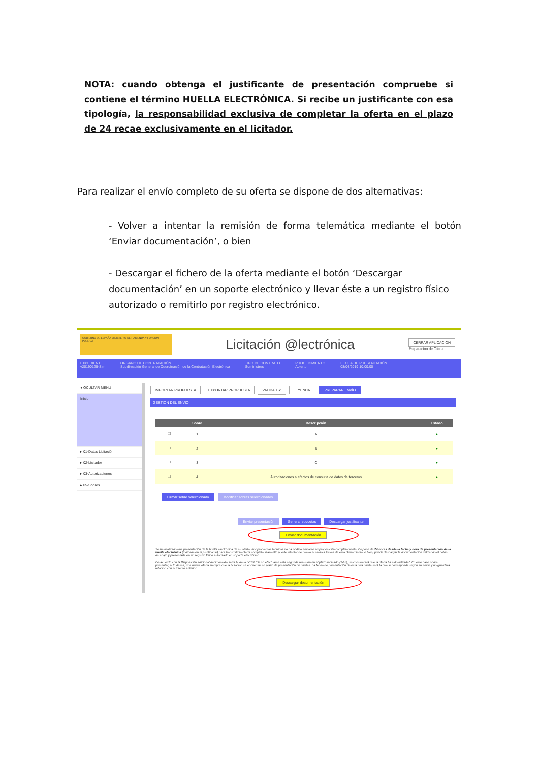NOTA: cuando obtenga el justificante de presentación compruebe si contiene el término HUELLA ELECTRÓNICA. Si recibe un justificante con esa tipología, la responsabilidad exclusiva de completar la oferta en el plazo de 24 recae exclusivamente en el licitador.
Para realizar el envío completo de su oferta se dispone de dos alternativas:
- Volver a intentar la remisión de forma telemática mediante el botón ‘Enviar documentación’, o bien
- Descargar el fichero de la oferta mediante el botón ‘Descargar documentación’ en un soporte electrónico y llevar éste a un registro físico autorizado o remitirlo por registro electrónico.
GOBIERNO DE ESPAÑA MINISTERIO DE HACIENDA Y FUNCIÓN PÚBLICA
Licitación @lectrónica
CERRAR APLICACION
Preparacion de Oferta
EXPEDIENTE
v20190125-Sim
ORGANO DE CONTRATACIÓN
Subdirección General de Coordinación de la Contratación Electrónica
TIPO DE CONTRATO
Suministros
PROCEDIMIENTO
Abierto
FECHA DE PRESENTACIÓN
08/04/2019 10:00:00
◂ OCULTAR MENU
Inicio
▸ 01-Datos Licitación
▸ 02-Licitador
▸ 03-Autorizaciones
▸ 05-Sobres
IMPORTAR PROPUESTA EXPORTAR PROPUESTA VALIDAR ✔ LEYENDA PREPARAR ENVÍO
GESTION DEL ENVIO
| | Sobre | Descripción | Estado |
| --- | --- | --- | --- |
| ☐ | 1 | A | ● |
| ☐ | 2 | B | ● |
| ☐ | 3 | C | ● |
| ☐ | 4 | Autorizaciones a efectos de consulta de datos de terceros | ● |
Firmar sobre seleccionado Modificar sobres seleccionados
Enviar presentación Generar etiquetas Descargar justificante
Enviar documentación
Se ha realizado una presentación de la huella electrónica de su oferta. Por problemas técnicos no ha podido enviarse su proposición completamente. Dispone de 24 horas desde la fecha y hora de presentación de la huella electrónica (indicada en el justificante) para transmitir la oferta completa. Para ello puede intentar de nuevo el envío a través de esta Herramienta, o bien, puede descargar la documentación utilizando el botón de abajo y presentarla en un registro físico autorizado en soporte electrónico.
De acuerdo con la Disposición adicional decimosexta, letra h, de la LCSP "de no efectuarse esta segunda remisión en el plazo indicado (24 h), se considerará que la oferta ha sido retirada". En este caso podrá presentar, si lo desea, una nueva oferta siempre que la licitación se encuentre en plazo de presentación de ofertas. La fecha de presentación de esta otra oferta será la que le corresponda según su envío y no guardará relación con el intento anterior.
Descargar documentación